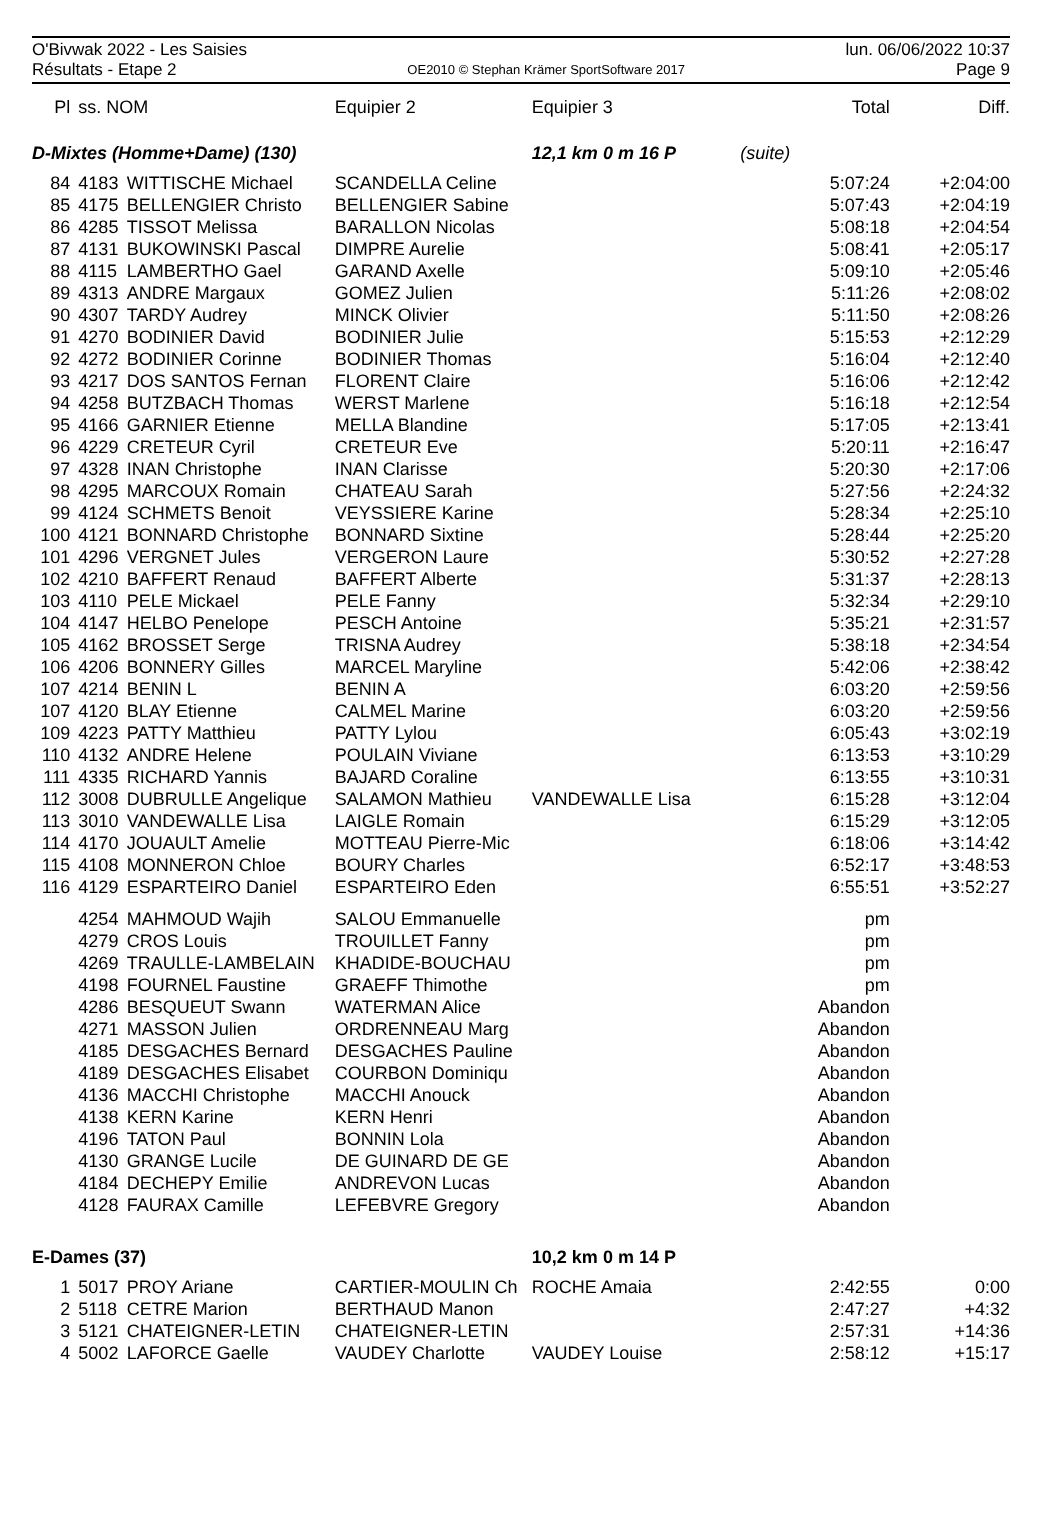O'Bivwak 2022 - Les Saisies
Résultats - Etape 2
OE2010 © Stephan Krämer SportSoftware 2017
lun. 06/06/2022 10:37
Page 9
| Pl | ss. NOM | | Equipier 2 | Equipier 3 | | Total | Diff. |
| --- | --- | --- | --- | --- | --- | --- | --- |
| D-Mixtes (Homme+Dame) (130) | | | | 12,1 km 0 m 16 P (suite) | | | |
| 84 | 4183 | WITTISCHE Michael | SCANDELLA Celine | | | 5:07:24 | +2:04:00 |
| 85 | 4175 | BELLENGIER Christo | BELLENGIER Sabine | | | 5:07:43 | +2:04:19 |
| 86 | 4285 | TISSOT Melissa | BARALLON Nicolas | | | 5:08:18 | +2:04:54 |
| 87 | 4131 | BUKOWINSKI Pascal | DIMPRE Aurelie | | | 5:08:41 | +2:05:17 |
| 88 | 4115 | LAMBERTHO Gael | GARAND Axelle | | | 5:09:10 | +2:05:46 |
| 89 | 4313 | ANDRE Margaux | GOMEZ Julien | | | 5:11:26 | +2:08:02 |
| 90 | 4307 | TARDY Audrey | MINCK Olivier | | | 5:11:50 | +2:08:26 |
| 91 | 4270 | BODINIER David | BODINIER Julie | | | 5:15:53 | +2:12:29 |
| 92 | 4272 | BODINIER Corinne | BODINIER Thomas | | | 5:16:04 | +2:12:40 |
| 93 | 4217 | DOS SANTOS Fernan | FLORENT Claire | | | 5:16:06 | +2:12:42 |
| 94 | 4258 | BUTZBACH Thomas | WERST Marlene | | | 5:16:18 | +2:12:54 |
| 95 | 4166 | GARNIER Etienne | MELLA Blandine | | | 5:17:05 | +2:13:41 |
| 96 | 4229 | CRETEUR Cyril | CRETEUR Eve | | | 5:20:11 | +2:16:47 |
| 97 | 4328 | INAN Christophe | INAN Clarisse | | | 5:20:30 | +2:17:06 |
| 98 | 4295 | MARCOUX Romain | CHATEAU Sarah | | | 5:27:56 | +2:24:32 |
| 99 | 4124 | SCHMETS Benoit | VEYSSIERE Karine | | | 5:28:34 | +2:25:10 |
| 100 | 4121 | BONNARD Christophe | BONNARD Sixtine | | | 5:28:44 | +2:25:20 |
| 101 | 4296 | VERGNET Jules | VERGERON Laure | | | 5:30:52 | +2:27:28 |
| 102 | 4210 | BAFFERT Renaud | BAFFERT Alberte | | | 5:31:37 | +2:28:13 |
| 103 | 4110 | PELE Mickael | PELE Fanny | | | 5:32:34 | +2:29:10 |
| 104 | 4147 | HELBO Penelope | PESCH Antoine | | | 5:35:21 | +2:31:57 |
| 105 | 4162 | BROSSET Serge | TRISNA Audrey | | | 5:38:18 | +2:34:54 |
| 106 | 4206 | BONNERY Gilles | MARCEL Maryline | | | 5:42:06 | +2:38:42 |
| 107 | 4214 | BENIN L | BENIN A | | | 6:03:20 | +2:59:56 |
| 107 | 4120 | BLAY Etienne | CALMEL Marine | | | 6:03:20 | +2:59:56 |
| 109 | 4223 | PATTY Matthieu | PATTY Lylou | | | 6:05:43 | +3:02:19 |
| 110 | 4132 | ANDRE Helene | POULAIN Viviane | | | 6:13:53 | +3:10:29 |
| 111 | 4335 | RICHARD Yannis | BAJARD Coraline | | | 6:13:55 | +3:10:31 |
| 112 | 3008 | DUBRULLE Angelique | SALAMON Mathieu | VANDEWALLE Lisa | | 6:15:28 | +3:12:04 |
| 113 | 3010 | VANDEWALLE Lisa | LAIGLE Romain | | | 6:15:29 | +3:12:05 |
| 114 | 4170 | JOUAULT Amelie | MOTTEAU Pierre-Mic | | | 6:18:06 | +3:14:42 |
| 115 | 4108 | MONNERON Chloe | BOURY Charles | | | 6:52:17 | +3:48:53 |
| 116 | 4129 | ESPARTEIRO Daniel | ESPARTEIRO Eden | | | 6:55:51 | +3:52:27 |
| | 4254 | MAHMOUD Wajih | SALOU Emmanuelle | | | pm | |
| | 4279 | CROS Louis | TROUILLET Fanny | | | pm | |
| | 4269 | TRAULLE-LAMBELAIN | KHADIDE-BOUCHAU | | | pm | |
| | 4198 | FOURNEL Faustine | GRAEFF Thimothe | | | pm | |
| | 4286 | BESQUEUT Swann | WATERMAN Alice | | | Abandon | |
| | 4271 | MASSON Julien | ORDRENNEAU Marg | | | Abandon | |
| | 4185 | DESGACHES Bernard | DESGACHES Pauline | | | Abandon | |
| | 4189 | DESGACHES Elisabet | COURBON Dominiqu | | | Abandon | |
| | 4136 | MACCHI Christophe | MACCHI Anouck | | | Abandon | |
| | 4138 | KERN Karine | KERN Henri | | | Abandon | |
| | 4196 | TATON Paul | BONNIN Lola | | | Abandon | |
| | 4130 | GRANGE Lucile | DE GUINARD DE GE | | | Abandon | |
| | 4184 | DECHEPY Emilie | ANDREVON Lucas | | | Abandon | |
| | 4128 | FAURAX Camille | LEFEBVRE Gregory | | | Abandon | |
| E-Dames (37) | | | | 10,2 km 0 m 14 P | | | |
| 1 | 5017 | PROY Ariane | CARTIER-MOULIN Ch | ROCHE Amaia | | 2:42:55 | 0:00 |
| 2 | 5118 | CETRE Marion | BERTHAUD Manon | | | 2:47:27 | +4:32 |
| 3 | 5121 | CHATEIGNER-LETIN | CHATEIGNER-LETIN | | | 2:57:31 | +14:36 |
| 4 | 5002 | LAFORCE Gaelle | VAUDEY Charlotte | VAUDEY Louise | | 2:58:12 | +15:17 |